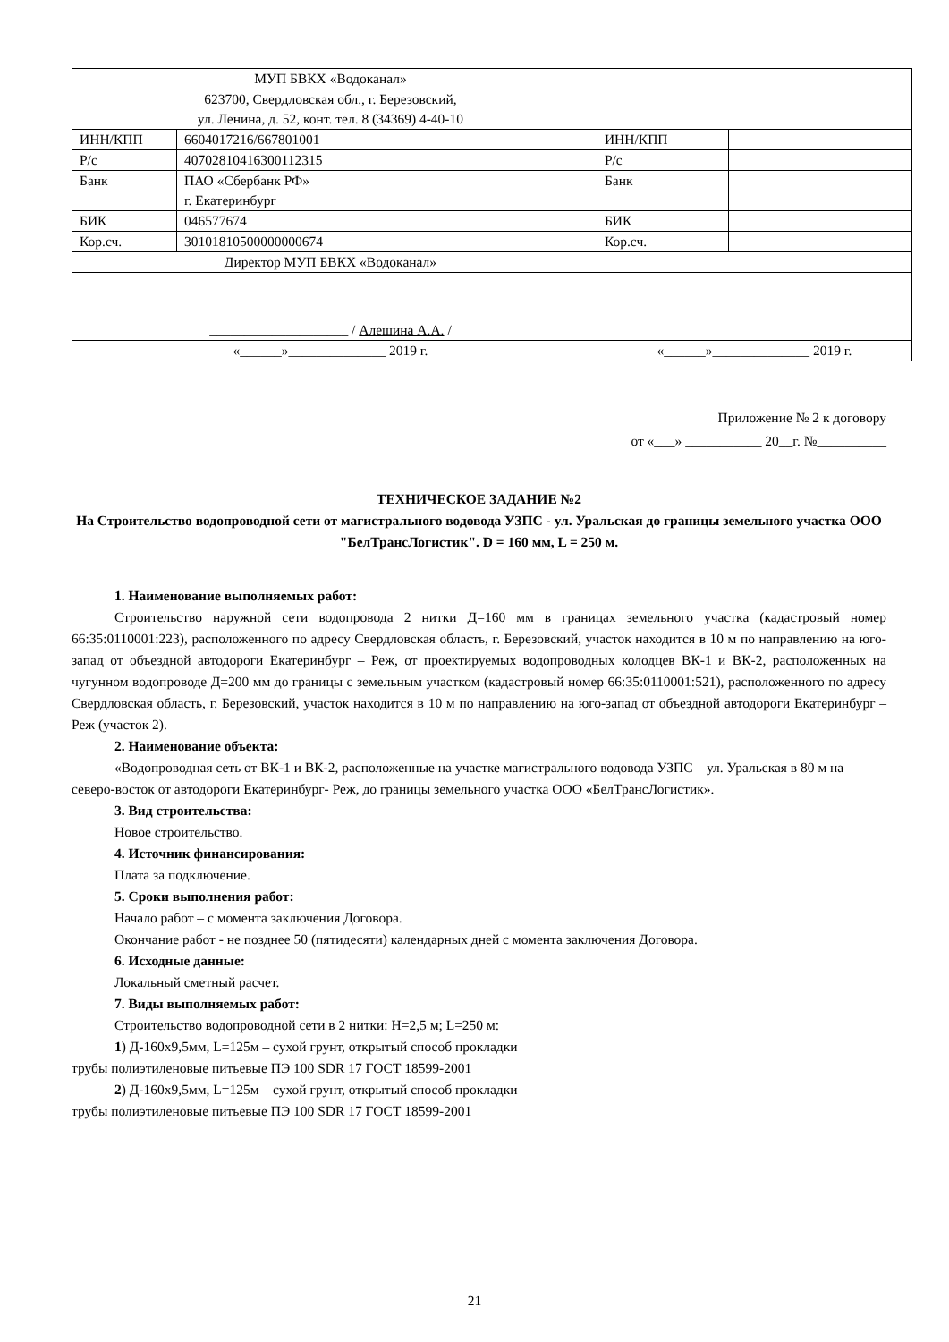| МУП БВКХ «Водоканал» | | | | |
| 623700, Свердловская обл., г. Березовский, ул. Ленина, д. 52, конт. тел. 8 (34369) 4-40-10 | | | | |
| ИНН/КПП | 6604017216/667801001 | | ИНН/КПП | |
| Р/с | 40702810416300112315 | | Р/с | |
| Банк | ПАО «Сбербанк РФ» г. Екатеринбург | | Банк | |
| БИК | 046577674 | | БИК | |
| Кор.сч. | 30101810500000000674 | | Кор.сч. | |
| Директор МУП БВКХ «Водоканал» | | | | |
| ____________________ / Алешина А.А. / | | | | |
| «______»______________ 2019 г. | | | «______»______________ 2019 г. | |
Приложение № 2 к договору
от «___» ___________ 20__г. №__________
ТЕХНИЧЕСКОЕ ЗАДАНИЕ №2
На Строительство водопроводной сети от магистрального водовода УЗПС - ул. Уральская до границы земельного участка ООО "БелТрансЛогистик". D = 160 мм, L = 250 м.
1. Наименование выполняемых работ:
Строительство наружной сети водопровода 2 нитки Д=160 мм в границах земельного участка (кадастровый номер 66:35:0110001:223), расположенного по адресу Свердловская область, г. Березовский, участок находится в 10 м по направлению на юго-запад от объездной автодороги Екатеринбург – Реж, от проектируемых водопроводных колодцев ВК-1 и ВК-2, расположенных на чугунном водопроводе Д=200 мм до границы с земельным участком (кадастровый номер 66:35:0110001:521), расположенного по адресу Свердловская область, г. Березовский, участок находится в 10 м по направлению на юго-запад от объездной автодороги Екатеринбург – Реж (участок 2).
2. Наименование объекта:
«Водопроводная сеть от ВК-1 и ВК-2, расположенные на участке магистрального водовода УЗПС – ул. Уральская в 80 м на северо-восток от автодороги Екатеринбург- Реж, до границы земельного участка ООО «БелТрансЛогистик».
3. Вид строительства:
Новое строительство.
4. Источник финансирования:
Плата за подключение.
5. Сроки выполнения работ:
Начало работ – с момента заключения Договора.
Окончание работ - не позднее 50 (пятидесяти) календарных дней с момента заключения Договора.
6. Исходные данные:
Локальный сметный расчет.
7. Виды выполняемых работ:
Строительство водопроводной сети в 2 нитки: Н=2,5 м; L=250 м:
1) Д-160х9,5мм, L=125м – сухой грунт, открытый способ прокладки
трубы полиэтиленовые питьевые ПЭ 100 SDR 17 ГОСТ 18599-2001
2) Д-160х9,5мм, L=125м – сухой грунт, открытый способ прокладки
трубы полиэтиленовые питьевые ПЭ 100 SDR 17 ГОСТ 18599-2001
21